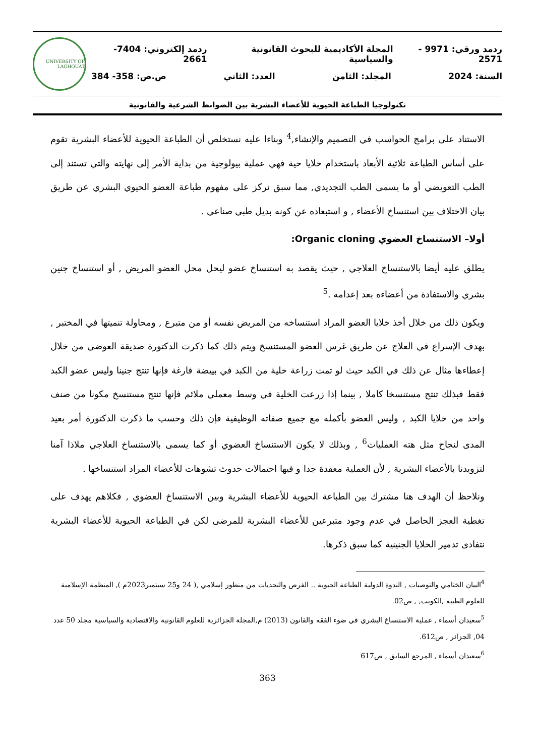ردمد ورقي: 9971 - 2571 المجلة الأكاديمية للبحوث القانونية والسياسية ردمد إلكتروني: 7404-2661
السنة: 2024 المجلد: الثامن العدد: الثاني ص.ص: 358- 384
UNIVERSITY OF LAGHOUAT
تكنولوجيا الطباعة الحيوية للأعضاء البشرية بين الضوابط الشرعية والقانونية
الاستناد على برامج الحواسب في التصميم والإنشاء,<sup>4</sup> وبناءا عليه نستخلص أن الطباعة الحيوية للأعضاء البشرية تقوم على أساس الطباعة ثلاثية الأبعاد باستخدام خلايا حية فهي عملية بيولوجية من بداية الأمر إلى نهايته والتي تستند إلى الطب التعويضي أو ما يسمى الطب التجديدي, مما سبق نركز على مفهوم طباعة العضو الحيوي البشري عن طريق بيان الاختلاف بين استنساخ الأعضاء , و استبعاده عن كونه بديل طبي صناعي .
أولا– الاستنساخ العضوي Organic cloning:
يطلق عليه أيضا بالاستنساخ العلاجي , حيث يقصد به استنساخ عضو ليحل محل العضو المريض , أو استنساخ جنين بشري والاستفادة من أعضاءه بعد إعدامه .<sup>5</sup>
ويكون ذلك من خلال أخذ خلايا العضو المراد استنساخه من المريض نفسه أو من متبرع , ومحاولة تنميتها في المختبر , بهدف الإسراع في العلاج عن طريق غرس العضو المستنسخ ويتم ذلك كما ذكرت الدكتورة صديقة العوضي من خلال إعطاءها مثال عن ذلك في الكبد حيث لو تمت زراعة خلية من الكبد في بييضة فارغة فإنها تنتج جنينا وليس عضو الكبد فقط فبذلك تنتج مستنسخا كاملا , بينما إذا زرعت الخلية في وسط معملي ملائم فإنها تنتج مستنسخ مكونا من صنف واحد من خلايا الكبد , وليس العضو بأكمله مع جميع صفاته الوظيفية فإن ذلك وحسب ما ذكرت الدكتورة أمر بعيد المدى لنجاح مثل هته العمليات<sup>6</sup> , وبذلك لا يكون الاستنساخ العضوي أو كما يسمى بالاستنساخ العلاجي ملاذا آمنا لتزويدنا بالأعضاء البشرية , لأن العملية معقدة جدا و فيها احتمالات حدوث تشوهات للأعضاء المراد استنساخها .
ونلاحظ أن الهدف هنا مشترك بين الطباعة الحيوية للأعضاء البشرية وبين الاستنساخ العضوي , فكلاهم يهدف على تغطية العجز الحاصل في عدم وجود متبرعين للأعضاء البشرية للمرضى لكن في الطباعة الحيوية للأعضاء البشرية نتفادى تدمير الخلايا الجنينية كما سبق ذكرها.
<sup>4</sup> البيان الختامي والتوصيات , الندوة الدولية الطباعة الحيوية .. الفرص والتحديات من منظور إسلامي ,( 24 و25 سبتمبر2023م ), المنظمة الإسلامية للعلوم الطبية ,الكويت, , ص02.
<sup>5</sup> سعيدان أسماء , عملية الاستنساخ البشري في ضوء الفقه والقانون (2013) م,المجلة الجزائرية للعلوم القانونية والاقتصادية والسياسية مجلد 50 عدد 04, الجزائر , ص612.
<sup>6</sup> سعيدان أسماء , المرجع السابق , ص617
363